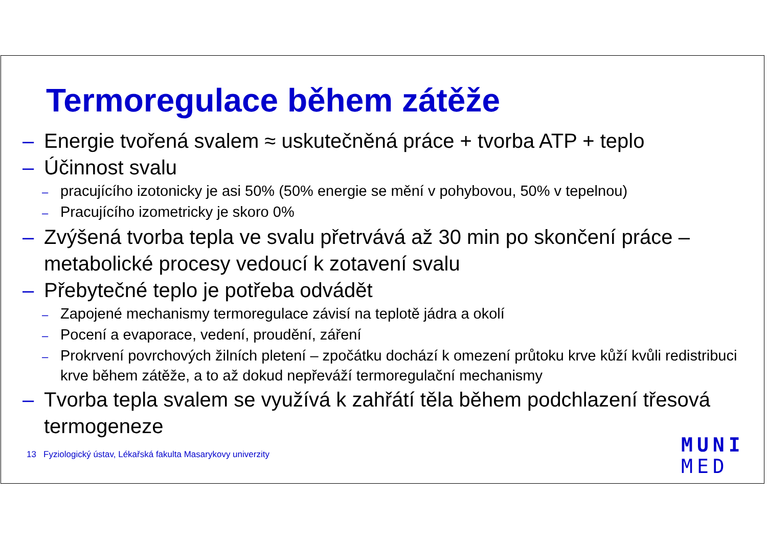Termoregulace během zátěže
– Energie tvořená svalem ≈ uskutečněná práce + tvorba ATP + teplo
– Účinnost svalu
– pracujícího izotonicky je asi 50% (50% energie se mění v pohybovou, 50% v tepelnou)
– Pracujícího izometricky je skoro 0%
– Zvýšená tvorba tepla ve svalu přetrvává až 30 min po skončení práce – metabolické procesy vedoucí k zotavení svalu
– Přebytečné teplo je potřeba odvádět
– Zapojené mechanismy termoregulace závisí na teplotě jádra a okolí
– Pocení a evaporace, vedení, proudění, záření
– Prokrvení povrchových žilních pletení – zpočátku dochází k omezení průtoku krve kůží kvůli redistribuci krve během zátěže, a to až dokud nepřeváží termoregulační mechanismy
– Tvorba tepla svalem se využívá k zahřátí těla během podchlazení třesová termogeneze
13 Fyziologický ústav, Lékařská fakulta Masarykovy univerzity
MUNI
MED